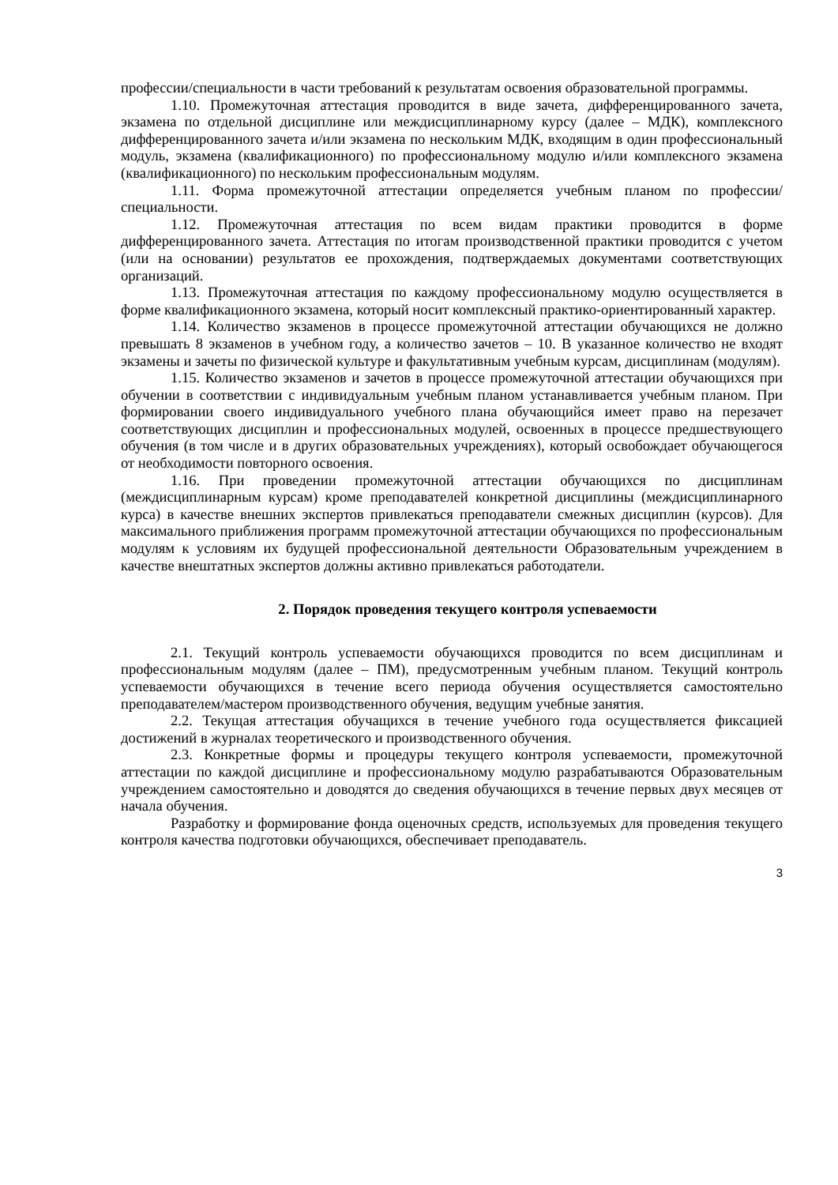профессии/специальности в части требований к результатам освоения образовательной программы.
1.10. Промежуточная аттестация проводится в виде зачета, дифференцированного зачета, экзамена по отдельной дисциплине или междисциплинарному курсу (далее – МДК), комплексного дифференцированного зачета и/или экзамена по нескольким МДК, входящим в один профессиональный модуль, экзамена (квалификационного) по профессиональному модулю и/или комплексного экзамена (квалификационного) по нескольким профессиональным модулям.
1.11. Форма промежуточной аттестации определяется учебным планом по профессии/специальности.
1.12. Промежуточная аттестация по всем видам практики проводится в форме дифференцированного зачета. Аттестация по итогам производственной практики проводится с учетом (или на основании) результатов ее прохождения, подтверждаемых документами соответствующих организаций.
1.13. Промежуточная аттестация по каждому профессиональному модулю осуществляется в форме квалификационного экзамена, который носит комплексный практико-ориентированный характер.
1.14. Количество экзаменов в процессе промежуточной аттестации обучающихся не должно превышать 8 экзаменов в учебном году, а количество зачетов – 10. В указанное количество не входят экзамены и зачеты по физической культуре и факультативным учебным курсам, дисциплинам (модулям).
1.15. Количество экзаменов и зачетов в процессе промежуточной аттестации обучающихся при обучении в соответствии с индивидуальным учебным планом устанавливается учебным планом. При формировании своего индивидуального учебного плана обучающийся имеет право на перезачет соответствующих дисциплин и профессиональных модулей, освоенных в процессе предшествующего обучения (в том числе и в других образовательных учреждениях), который освобождает обучающегося от необходимости повторного освоения.
1.16. При проведении промежуточной аттестации обучающихся по дисциплинам (междисциплинарным курсам) кроме преподавателей конкретной дисциплины (междисциплинарного курса) в качестве внешних экспертов привлекаться преподаватели смежных дисциплин (курсов). Для максимального приближения программ промежуточной аттестации обучающихся по профессиональным модулям к условиям их будущей профессиональной деятельности Образовательным учреждением в качестве внештатных экспертов должны активно привлекаться работодатели.
2. Порядок проведения текущего контроля успеваемости
2.1. Текущий контроль успеваемости обучающихся проводится по всем дисциплинам и профессиональным модулям (далее – ПМ), предусмотренным учебным планом. Текущий контроль успеваемости обучающихся в течение всего периода обучения осуществляется самостоятельно преподавателем/мастером производственного обучения, ведущим учебные занятия.
2.2. Текущая аттестация обучащихся в течение учебного года осуществляется фиксацией достижений в журналах теоретического и производственного обучения.
2.3. Конкретные формы и процедуры текущего контроля успеваемости, промежуточной аттестации по каждой дисциплине и профессиональному модулю разрабатываются Образовательным учреждением самостоятельно и доводятся до сведения обучающихся в течение первых двух месяцев от начала обучения.
Разработку и формирование фонда оценочных средств, используемых для проведения текущего контроля качества подготовки обучающихся, обеспечивает преподаватель.
3